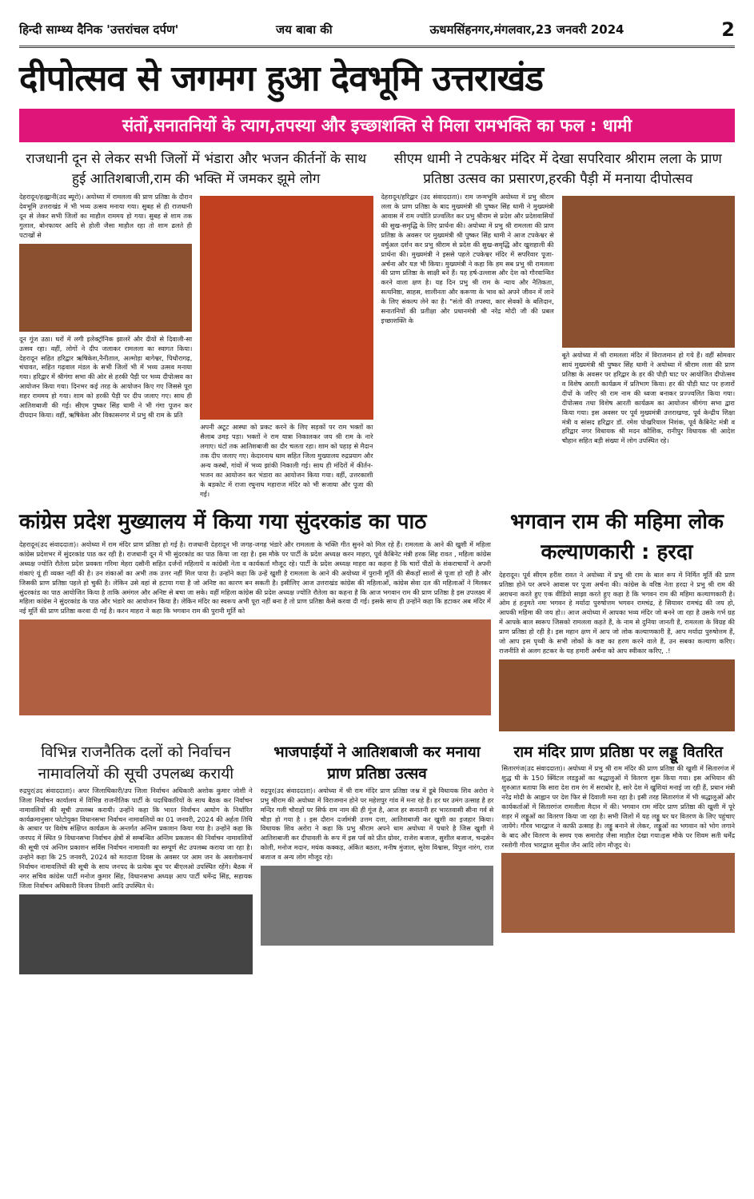हिन्दी साम्ध्य दैनिक 'उत्तरांचल दर्पण' जय बाबा की ऊधमसिंहनगर,मंगलवार,23 जनवरी 2024 2
दीपोत्सव से जगमग हुआ देवभूमि उत्तराखंड
संतों,सनातनियों के त्याग,तपस्या और इच्छाशक्ति से मिला रामभक्ति का फल : धामी
राजधानी दून से लेकर सभी जिलों में भंडारा और भजन कीर्तनों के साथ हुई आतिशबाजी,राम की भक्ति में जमकर झूमे लोग
देहरादून/हल्द्वानी(उद ब्यूरो)। अयोध्या में रामलला की प्राण प्रतिष्ठा के दौरान देवभूमि उत्तराखंड में भी भव्य उत्सव मनाया गया। सुबह से ही राजधानी दून से लेकर सभी जिलों का माहौल राममय हो गया। सुबह से शाम तक गुलाल, बोनफायर आदि से होली जैसा माहौल रहा तो शाम ढलते ही पटाखों से
दून गूंज उठा। घरों में लगी इलेक्ट्रॉनिक झालरें और दीयों से दिवाली-सा उत्सव रहा। वहीं, लोगों ने दीप जलाकर रामलला का स्वागत किया। देहरादून सहित हरिद्वार ऋषिकेश,नैनीताल, अल्मोड़ा बागेश्वर, पिथौरागढ़, चंपावत, सहित गढ़वाल मंडल के सभी जिलों भी में भव्य उत्सव मनाया गया। हरिद्वार में श्रीगंगा सभा की ओर से हरकी पैड़ी पर भव्य दीपोत्सव का आयोजन किया गया। दिनभर कई तरह के आयोजन किए गए जिससे पूरा शहर राममय हो गया। शाम को हरकी पैड़ी पर दीप जलाए गए। साथ ही आतिशबाजी की गई। सीएम पुष्कर सिंह धामी ने भी गंगा पूजन कर दीपदान किया। वहीं, ऋषिकेश और विकासनगर में प्रभु श्री राम के प्रति
अपनी अटूट आस्था को प्रकट करने के लिए सड़कों पर राम भक्तों का सैलाब उमड़ पड़ा। भक्तों ने राम यात्रा निकालकर जय श्री राम के नारे लगाए। घंटों तक आतिशबाजी का दौर चलता रहा। शाम को पहाड़ से मैदान तक दीप जलाए गए। केदारनाथ धाम सहित जिला मुख्यालय रुद्रप्रयाग और अन्य कस्बों, गांवों में भव्य झांकी निकाली गई। साथ ही मंदिरों में कीर्तन-भजन का आयोजन कर भंडारा का आयोजन किया गया। वहीं, उत्तरकाशी के बड़कोट में राजा रघुनाथ महाराज मंदिर को भी सजाया और पूजा की गई।
सीएम धामी ने टपकेश्वर मंदिर में देखा सपरिवार श्रीराम लला के प्राण प्रतिष्ठा उत्सव का प्रसारण,हरकी पैड़ी में मनाया दीपोत्सव
देहरादून/हरिद्वार (उद संवाददाता)। राम जन्मभूमि अयोध्या में प्रभु श्रीराम लला के प्राण प्रतिष्ठा के बाद मुख्यमंत्री श्री पुष्कर सिंह धामी ने मुख्यमंत्री आवास में राम ज्योति प्रज्वलित कर प्रभु श्रीराम से प्रदेश और प्रदेशवासियों की सुख-समृद्धि के लिए प्रार्थना की। अयोध्या में प्रभु श्री रामलला की प्राण प्रतिष्ठा के अवसर पर मुख्यमंत्री श्री पुष्कर सिंह धामी ने आज टपकेश्वर से वर्चुअल दर्शन कर प्रभु श्रीराम से प्रदेश की सुख-समृद्धि और खुशहाली की प्रार्थना की। मुख्यमंत्री ने इससे पहले टपकेश्वर मंदिर में सपरिवार पूजा-अर्चना और यज्ञ भी किया। मुख्यमंत्री ने कहा कि हम सब प्रभु श्री रामलला की प्राण प्रतिष्ठा के साक्षी बने हैं। यह हर्ष-उल्लास और देश को गौरवान्वित करने वाला क्षण है। यह दिन प्रभु श्री राम के न्याय और नैतिकता, सत्यनिष्ठा, साहस, शालीनता और करूणा के भाव को अपने जीवन में लाने के लिए संकल्प लेने का है। "संतो की तपस्या, कार सेवकों के बलिदान, सनातनियों की प्रतीक्षा और प्रधानमंत्री श्री नरेंद्र मोदी जी की प्रबल इच्छाशक्ति के
बूते अयोध्या में श्री रामलला मंदिर में विराजमान हो गये हैं। वहीं सोमवार सायं मुख्यमंत्री श्री पुष्कर सिंह धामी ने अयोध्या में श्रीराम लला की प्राण प्रतिष्ठा के अवसर पर हरिद्वार के हर की पौड़ी घाट पर आयोजित दीपोत्सव व विशेष आरती कार्यक्रम में प्रतिभाग किया। हर की पौड़ी घाट पर हजारों दीपों के जरिए श्री राम नाम की ध्वजा बनाकर प्रज्ज्वलित किया गया। दीपोत्सव तथा विशेष आरती कार्यक्रम का आयोजन श्रीगंगा सभा द्वारा किया गया। इस अवसर पर पूर्व मुख्यमंत्री उत्तराखण्ड, पूर्व केन्द्रीय शिक्षा मंत्री व सांसद हरिद्वार डॉ. रमेश पोखरियाल निशंक, पूर्व कैबिनेट मंत्री व हरिद्वार नगर विधायक श्री मदन कौशिक, रानीपुर विधायक श्री आदेश चौहान सहित बड़ी संख्या में लोग उपस्थित रहे।
कांग्रेस प्रदेश मुख्यालय में किया गया सुंदरकांड का पाठ
देहरादून(उद संवाददाता)। अयोध्या में राम मंदिर प्राण प्रतिष्ठा हो गई है। राजधानी देहरादून भी जगह-जगह भंडारे और रामलला के भक्ति गीत सुनने को मिल रहे हैं। रामलला के आने की खुशी में महिला कांग्रेस प्रदेशभर में सुंदरकांड पाठ कर रही है। राजधानी दून में भी सुंदरकांड का पाठ किया जा रहा है। इस मौके पर पार्टी के प्रदेश अध्यक्ष करन माहरा, पूर्व कैबिनेट मंत्री हरक सिंह रावत , महिला कांग्रेस अध्यक्ष ज्योति रौतेला प्रदेश प्रवक्ता गरिमा मेहरा दसौनी सहित दर्जनों महिलायें व कांग्रेसी नेता व कार्यकर्ता मौजूद रहे। पार्टी के प्रदेश अध्यक्ष माहरा का कहना है कि चारों पीठों के शंकराचार्यों ने अपनी शंकाएं यूं ही व्यक्त नहीं की है। उन शंकाओं का अभी तक उत्तर नहीं मिल पाया है। उन्होंने कहा कि उन्हें खुशी है रामलला के आने की अयोध्या में पुरानी मूर्ति की सैकड़ों सालों से पूजा हो रही है और जिसकी प्राण प्रतिष्ठा पहले हो चुकी है। लेकिन उसे वहां से हटाया गया है जो अनिष्ट का कारण बन सकती है। इसीलिए आज उत्तराखंड कांग्रेस की महिलाओं, कांग्रेस सेवा दल की महिलाओं ने मिलकर सुंदरकांड का पाठ आयोजित किया है ताकि अमंगल और अनिष्ट से बचा जा सके। वहीं महिला कांग्रेस की प्रदेश अध्यक्ष ज्योति रौतेला का कहना है कि आज भगवान राम की प्राण प्रतिष्ठा है इस उपलक्ष्य में महिला कांग्रेस ने सुंदरकांड के पाठ और भंडारे का आयोजन किया है। लेकिन मंदिर का स्वरूप अभी पूरा नहीं बना है तो प्राण प्रतिष्ठा कैसे करवा दी गई। इसके साथ ही उन्होंने कहा कि हटाकर अब मंदिर में नई मूर्ति की प्राण प्रतिष्ठा करवा दी गई है। करन माहरा ने कहा कि भगवान राम की पुरानी मूर्ति को
भगवान राम की महिमा लोक कल्याणकारी : हरदा
देहरादून। पूर्व सीएम हरीश रावत ने अयोध्या में प्रभु श्री राम के बाल रूप में निर्मित मूर्ति की प्राण प्रतिष्ठा होने पर अपने आवास पर पूजा अर्चना की। कांग्रेस के वरिष्ठ नेता हरदा ने प्रभु श्री राम की अराधना करते हुए एक वीडियो साझा करते हुए कहा है कि भगवन राम की महिमा कल्याणकारी है। ओम हं हनुमते नमः भगवन हे मर्यादा पुरुषोत्तम भगवन रामचंद्र, हे सियावर रामचंद्र की जय हो, आपकी महिमा की जय हो।। आज अयोध्या में आपका भव्य मंदिर जो बनने जा रहा है उसके गर्भ ग्रह में आपके बाल स्वरूप जिसको रामलला कहते हैं, के नाम से दुनिया जानती है, रामलला के विग्रह की प्राण प्रतिष्ठा हो रही है। इस महान क्षण में आप जो लोक कल्याणकारी हैं, आप मर्यादा पुरुषोत्तम हैं, जो आप इस पृथ्वी के सभी लोकों के कष्ट का हरण करने वाले हैं, उन सबका कल्याण करिए। राजनीति से अलग हटकर के यह हमारी अर्चना को आप स्वीकार करिए, .!
विभिन्न राजनैतिक दलों को निर्वाचन नामावलियों की सूची उपलब्ध करायी
रुद्रपुर(उद संवाददाता)। अपर जिलाधिकारी/उप जिला निर्वाचन अधिकारी अशोक कुमार जोशी ने जिला निर्वाचन कार्यालय में विभिन्न राजनीतिक पार्टी के पदाधिकारियों के साथ बैठक कर निर्वाचन नामावलियों की सूची उपलब्ध करायी। उन्होंने कहा कि भारत निर्वाचन आयोग के निर्धारित कार्यक्रमानुसार फोटोयुक्त विधानसभा निर्वाचन नामावलियों का 01 जनवरी, 2024 की अर्हता तिथि के आधार पर विशेष संक्षिप्त कार्यक्रम के अन्तर्गत अन्तिम प्रकाशन किया गया है। उन्होंने कहा कि जनपद में स्थित 9 विधानसभा निर्वाचन क्षेत्रों से सम्बन्धित अन्तिम प्रकाशन की निर्वाचन नामावलियों की सूची एवं अन्तिम प्रकाशन सर्विस निर्वाचन नामावली का सम्पूर्ण सैट उपलब्ध कराया जा रहा है। उन्होने कहा कि 25 जनवरी, 2024 को मतदाता दिवस के अवसर पर आम जन के अवलोकनार्थ निर्वाचन नामावलियों की सूची के साथ जनपद के प्रत्येक बूथ पर बीएलओ उपस्थित रहेंगे। बैठक में नगर सचिव कांग्रेस पार्टी मनोज कुमार सिंह, विधानसभा अध्यक्ष आप पार्टी धर्मेन्द्र सिंह, सहायक जिला निर्वाचन अधिकारी विजय तिवारी आदि उपस्थित थे।
भाजपाईयों ने आतिशबाजी कर मनाया प्राण प्रतिष्ठा उत्सव
रुद्रपुर(उद संवाददाता)। अयोध्या में श्री राम मंदिर प्राण प्रतिष्ठा जश्न में डूबे विधायक शिव अरोरा ने प्रभु श्रीराम की अयोध्या में विराजमान होने पर महेशपुर गांव में मना रहे हैं। हर घर उमंग उत्साह है हर मन्दिर गली चौराहों पर सिर्फ राम नाम की ही गूंज है, आज हर सनातनी हर भारतवासी सीना गर्व से चौड़ा हो गया है । इस दौरान दर्जामंत्री उत्तम दत्ता, आतिशबाजी कर खुशी का इजहार किया। विधायक शिव अरोरा ने कहा कि प्रभु श्रीराम अपने धाम अयोध्या में पधारे है जिस खुशी में आतिशबाजी कर दीपावली के रूप में इस पर्व को प्रीत ग्रोवर, राजेश बजाज, सुशील बजाज, चन्द्रसेन कोली, मनोज मदान, मयंक कक्कड़, अंकित बठला, मनीष मुंजाल, सुरेश विश्वास, विपुल नारंग, राज बजाज व अन्य लोग मौजूद रहे।
राम मंदिर प्राण प्रतिष्ठा पर लड्डू वितरित
सितारगंज(उद संवाददाता)। अयोध्या में प्रभु श्री राम मंदिर की प्राण प्रतिष्ठा की खुशी में सितारगंज में शुद्ध घी के 150 क्विंटल लडडुओं का श्रद्धालुओं में वितरण शुरू किया गया। इस अभियान की शुरुआत बताया कि सारा देश राम रंग में सराबोर है, सारे देश में खुशियां मनाई जा रही हैं, प्रधान मंत्री नरेंद्र मोदी के आह्वान पर देश फिर से दिवाली मना रहा है। इसी तरह सितारगंज में भी श्रद्धालुओं और कार्यकर्ताओं में सितारगंज रामलीला मैदान में की। भगवान राम मंदिर प्राण प्रतिष्ठा की खुशी में पूरे शहर में लड्डूओं का वितरण किया जा रहा है। सभी जिलों में यह लड्डू घर घर वितरण के लिए पहुंचाए जायेंगे। गौरव भारद्वाज ने काफी उत्साह है। लड्डू बनाने से लेकर, लड्डूओं का भगवान को भोग लगाने के बाद और वितरण के समय एक समारोह जैसा माहौल देखा गया।इस मौके पर शिवम सती धर्मेंद्र रस्तोगी गौरव भारद्वाज सुनील जैन आदि लोग मौजूद थे।